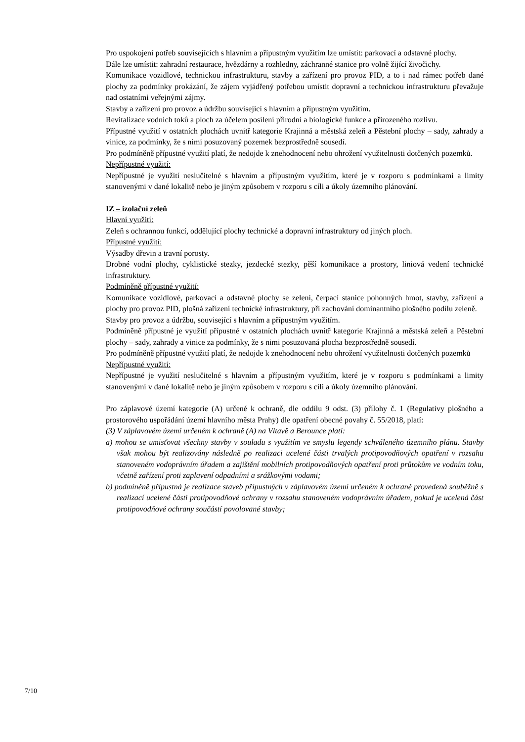Pro uspokojení potřeb souvisejících s hlavním a přípustným využitím lze umístit: parkovací a odstavné plochy.
Dále lze umístit: zahradní restaurace, hvězdárny a rozhledny, záchranné stanice pro volně žijící živočichy.
Komunikace vozidlové, technickou infrastrukturu, stavby a zařízení pro provoz PID, a to i nad rámec potřeb dané plochy za podmínky prokázání, že zájem vyjádřený potřebou umístit dopravní a technickou infrastrukturu převažuje nad ostatními veřejnými zájmy.
Stavby a zařízení pro provoz a údržbu související s hlavním a přípustným využitím.
Revitalizace vodních toků a ploch za účelem posílení přírodní a biologické funkce a přirozeného rozlivu.
Přípustné využití v ostatních plochách uvnitř kategorie Krajinná a městská zeleň a Pěstební plochy – sady, zahrady a vinice, za podmínky, že s nimi posuzovaný pozemek bezprostředně sousedí.
Pro podmíněně přípustné využití platí, že nedojde k znehodnocení nebo ohrožení využitelnosti dotčených pozemků.
Nepřípustné využití:
Nepřípustné je využití neslučitelné s hlavním a přípustným využitím, které je v rozporu s podmínkami a limity stanovenými v dané lokalitě nebo je jiným způsobem v rozporu s cíli a úkoly územního plánování.
IZ – izolační zeleň
Hlavní využití:
Zeleň s ochrannou funkcí, oddělující plochy technické a dopravní infrastruktury od jiných ploch.
Přípustné využití:
Výsadby dřevin a travní porosty.
Drobné vodní plochy, cyklistické stezky, jezdecké stezky, pěší komunikace a prostory, liniová vedení technické infrastruktury.
Podmíněně přípustné využití:
Komunikace vozidlové, parkovací a odstavné plochy se zelení, čerpací stanice pohonných hmot, stavby, zařízení a plochy pro provoz PID, plošná zařízení technické infrastruktury, při zachování dominantního plošného podílu zeleně.
Stavby pro provoz a údržbu, související s hlavním a přípustným využitím.
Podmíněně přípustné je využití přípustné v ostatních plochách uvnitř kategorie Krajinná a městská zeleň a Pěstební plochy – sady, zahrady a vinice za podmínky, že s nimi posuzovaná plocha bezprostředně sousedí.
Pro podmíněně přípustné využití platí, že nedojde k znehodnocení nebo ohrožení využitelnosti dotčených pozemků
Nepřípustné využití:
Nepřípustné je využití neslučitelné s hlavním a přípustným využitím, které je v rozporu s podmínkami a limity stanovenými v dané lokalitě nebo je jiným způsobem v rozporu s cíli a úkoly územního plánování.
Pro záplavové území kategorie (A) určené k ochraně, dle oddílu 9 odst. (3) přílohy č. 1 (Regulativy plošného a prostorového uspořádání území hlavního města Prahy) dle opatření obecné povahy č. 55/2018, platí:
(3) V záplavovém území určeném k ochraně (A) na Vltavě a Berounce platí:
a) mohou se umisťovat všechny stavby v souladu s využitím ve smyslu legendy schváleného územního plánu. Stavby však mohou být realizovány následně po realizaci ucelené části trvalých protipovodňových opatření v rozsahu stanoveném vodoprávním úřadem a zajištění mobilních protipovodňových opatření proti průtokům ve vodním toku, včetně zařízení proti zaplavení odpadními a srážkovými vodami;
b) podmíněně přípustná je realizace staveb přípustných v záplavovém území určeném k ochraně provedená souběžně s realizací ucelené části protipovodňové ochrany v rozsahu stanoveném vodoprávním úřadem, pokud je ucelená část protipovodňové ochrany součástí povolované stavby;
7/10